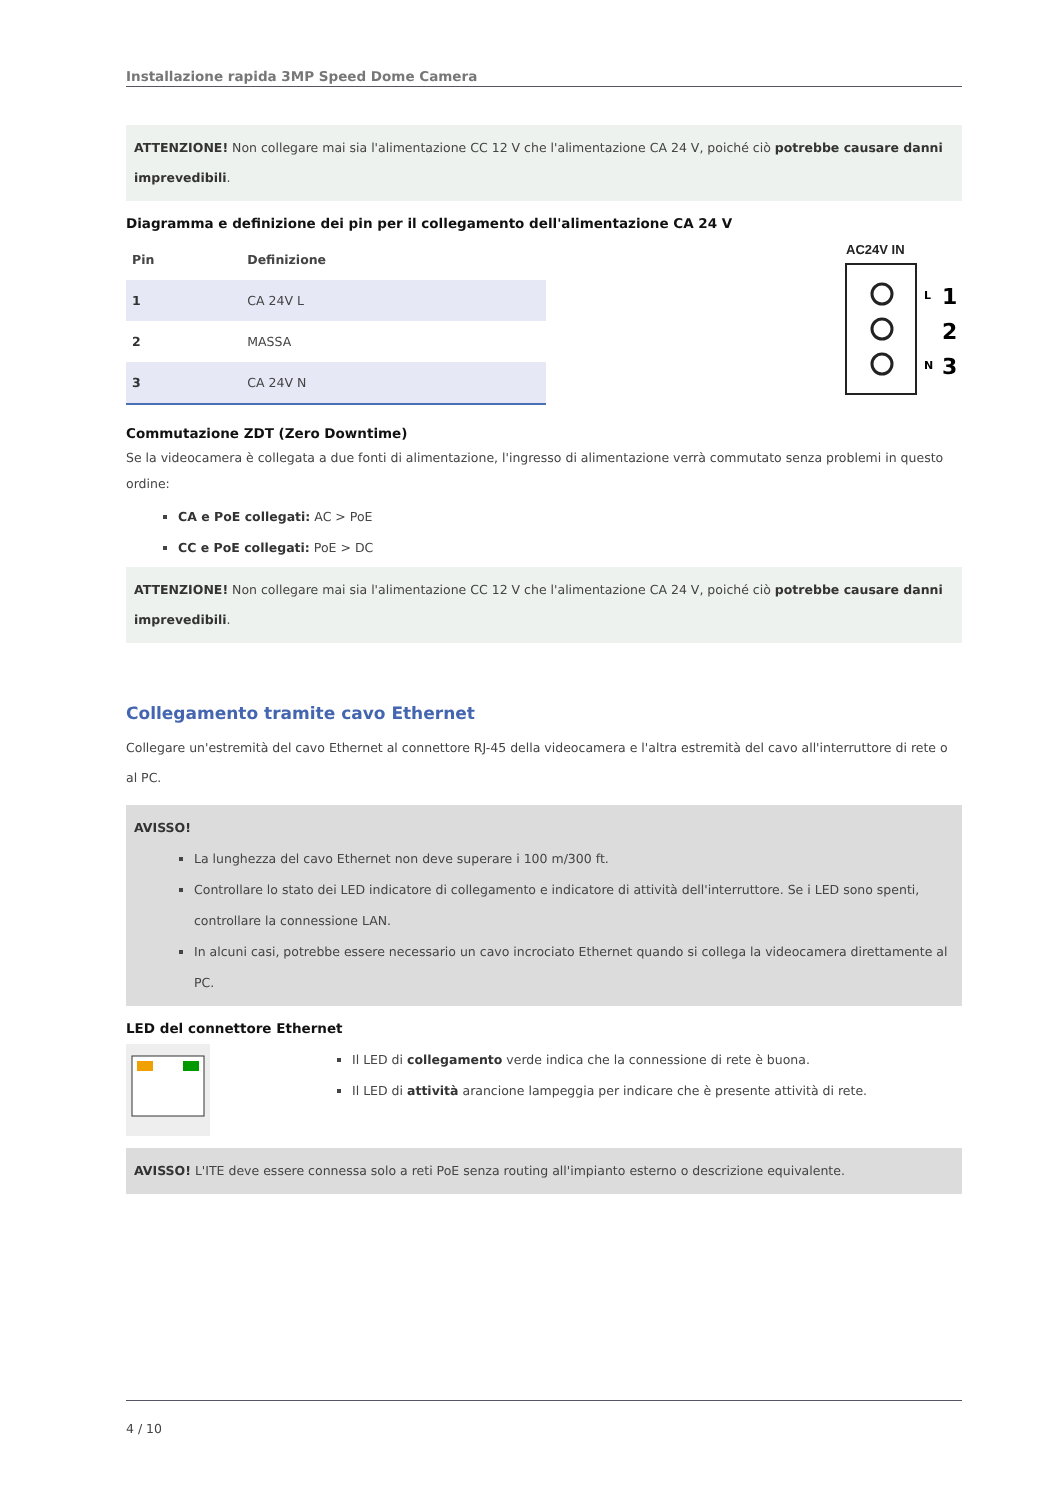Installazione rapida 3MP Speed Dome Camera
ATTENZIONE! Non collegare mai sia l'alimentazione CC 12 V che l'alimentazione CA 24 V, poiché ciò potrebbe causare danni imprevedibili.
Diagramma e definizione dei pin per il collegamento dell'alimentazione CA 24 V
| Pin | Definizione |
| --- | --- |
| 1 | CA 24V L |
| 2 | MASSA |
| 3 | CA 24V N |
AC24V IN
L
N
1
2
3
Commutazione ZDT (Zero Downtime)
Se la videocamera è collegata a due fonti di alimentazione, l'ingresso di alimentazione verrà commutato senza problemi in questo ordine:
CA e PoE collegati: AC > PoE
CC e PoE collegati: PoE > DC
ATTENZIONE! Non collegare mai sia l'alimentazione CC 12 V che l'alimentazione CA 24 V, poiché ciò potrebbe causare danni imprevedibili.
Collegamento tramite cavo Ethernet
Collegare un'estremità del cavo Ethernet al connettore RJ-45 della videocamera e l'altra estremità del cavo all'interruttore di rete o al PC.
AVISSO!
La lunghezza del cavo Ethernet non deve superare i 100 m/300 ft.
Controllare lo stato dei LED indicatore di collegamento e indicatore di attività dell'interruttore. Se i LED sono spenti, controllare la connessione LAN.
In alcuni casi, potrebbe essere necessario un cavo incrociato Ethernet quando si collega la videocamera direttamente al PC.
LED del connettore Ethernet
Il LED di collegamento verde indica che la connessione di rete è buona.
Il LED di attività arancione lampeggia per indicare che è presente attività di rete.
AVISSO! L'ITE deve essere connessa solo a reti PoE senza routing all'impianto esterno o descrizione equivalente.
4 / 10